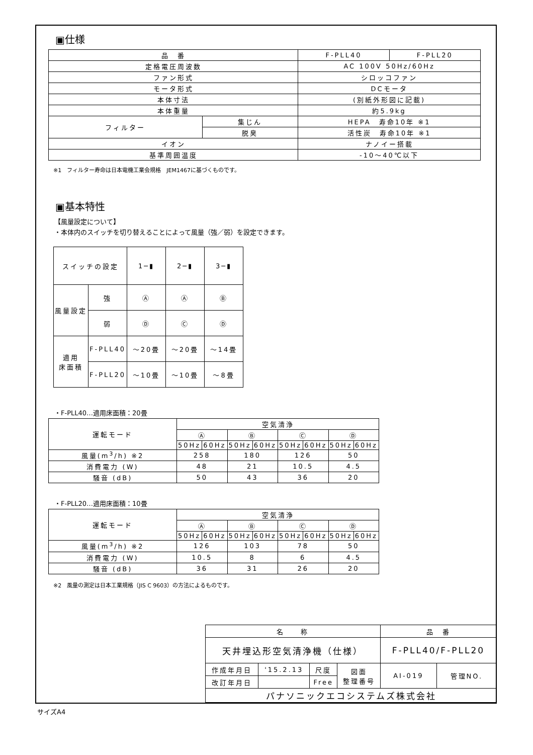▣仕様
| 品 番 | | F-PLL40 | F-PLL20 |
| 定格電圧周波数 | | AC 100V 50Hz/60Hz | |
| ファン形式 | | シロッコファン | |
| モータ形式 | | DCモータ | |
| 本体寸法 | | (別紙外形図に記載) | |
| 本体重量 | | 約5.9kg | |
| フィルター | 集じん | HEPA 寿命10年 ※1 | |
| | 脱臭 | 活性炭 寿命10年 ※1 | |
| イオン | | ナノイー搭載 | |
| 基準周囲温度 | | -10～40℃以下 | |
※1　フィルター寿命は日本電機工業会規格　JEM1467に基づくものです。
▣基本特性
【風量設定について】
・本体内のスイッチを切り替えることによって風量（強／弱）を設定できます。
| スイッチの設定 | | | 1─▮ | 2─▮ | 3─▮ |
| 風量設定 | | 強 | Ⓐ | Ⓐ | Ⓑ |
| | | 弱 | Ⓓ | Ⓒ | Ⓓ |
| 適用 床面積 | F-PLL40 | | ～20畳 | ～20畳 | ～14畳 |
| | F-PLL20 | | ～10畳 | ～10畳 | ～8畳 |
・F-PLL40…適用床面積：20畳
| 運転モード | 空気清浄 | | | | | | | |
| | Ⓐ | | Ⓑ | | Ⓒ | | Ⓓ | |
| | 50Hz | 60Hz | 50Hz | 60Hz | 50Hz | 60Hz | 50Hz | 60Hz |
| 風量(m<sup>3</sup>/h) ※2 | 258 | | 180 | | 126 | | 50 | |
| 消費電力 (W) | 48 | | 21 | | 10.5 | | 4.5 | |
| 騒音 (dB) | 50 | | 43 | | 36 | | 20 | |
・F-PLL20…適用床面積：10畳
| 運転モード | 空気清浄 | | | | | | | |
| | Ⓐ | | Ⓑ | | Ⓒ | | Ⓓ | |
| | 50Hz | 60Hz | 50Hz | 60Hz | 50Hz | 60Hz | 50Hz | 60Hz |
| 風量(m<sup>3</sup>/h) ※2 | 126 | | 103 | | 78 | | 50 | |
| 消費電力 (W) | 10.5 | | 8 | | 6 | | 4.5 | |
| 騒音 (dB) | 36 | | 31 | | 26 | | 20 | |
※2　風量の測定は日本工業規格（JIS C 9603）の方法によるものです。
| 名 称 | | | | 品 番 | |
| 天井埋込形空気清浄機（仕様） | | | | F-PLL40/F-PLL20 | |
| 作成年月日 | '15.2.13 | 尺度 | 図面 整理番号 | AI-019 | 管理NO. |
| 改訂年月日 | | Free | | | |
| パナソニックエコシステムズ株式会社 | | | | | |
サイズA4